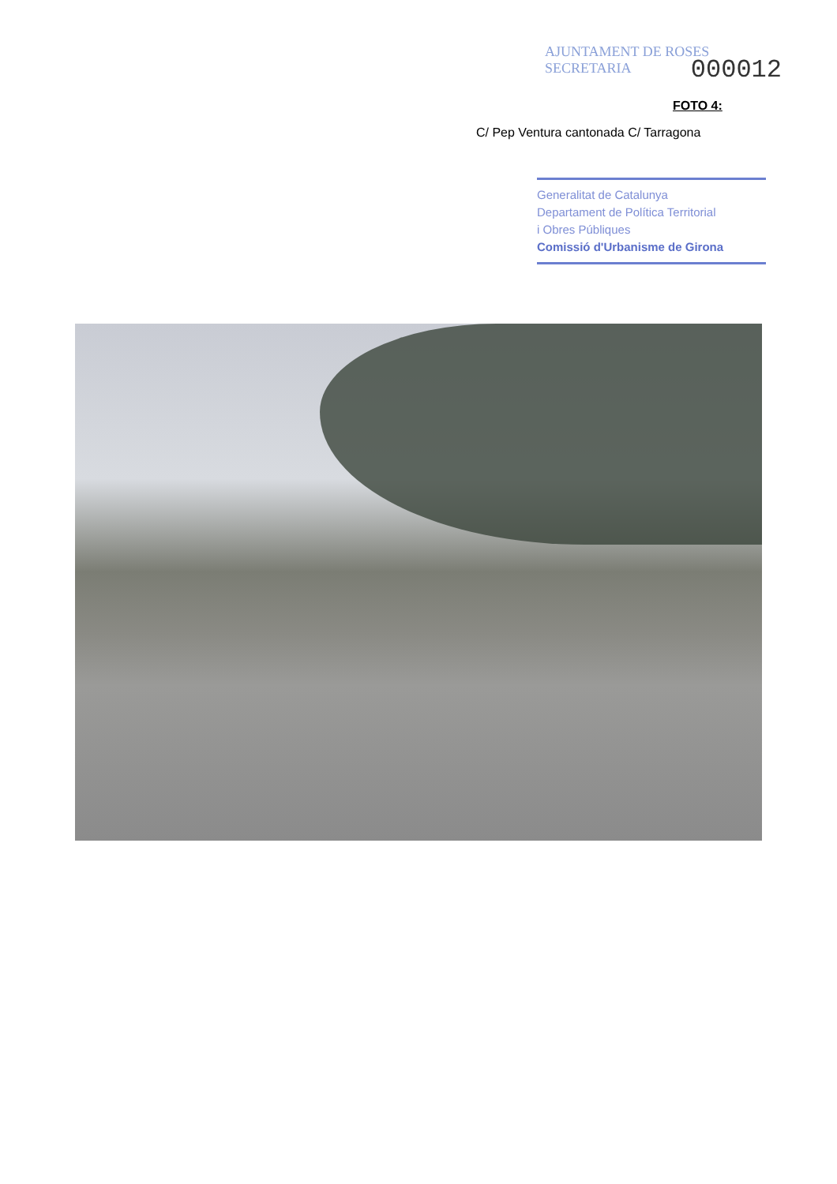AJUNTAMENT DE ROSES
SECRETARIA
000012
FOTO 4:
C/ Pep Ventura cantonada C/ Tarragona
Generalitat de Catalunya
Departament de Política Territorial
i Obres Públiques
Comissió d'Urbanisme de Girona